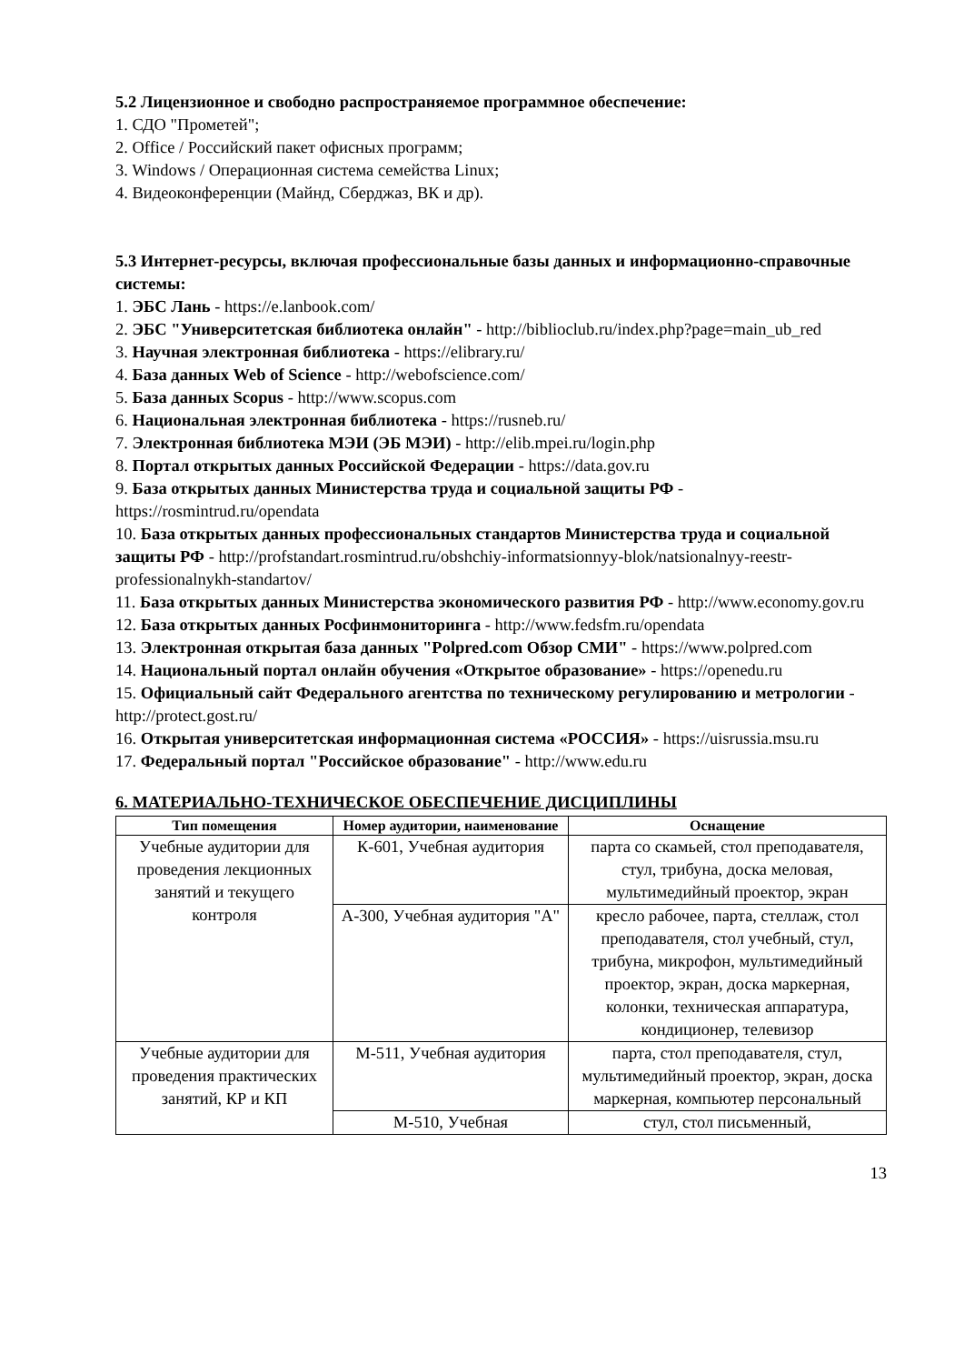5.2 Лицензионное и свободно распространяемое программное обеспечение:
1. СДО "Прометей";
2. Office / Российский пакет офисных программ;
3. Windows / Операционная система семейства Linux;
4. Видеоконференции (Майнд, Сберджаз, ВК и др).
5.3 Интернет-ресурсы, включая профессиональные базы данных и информационно-справочные системы:
1. ЭБС Лань - https://e.lanbook.com/
2. ЭБС "Университетская библиотека онлайн" - http://biblioclub.ru/index.php?page=main_ub_red
3. Научная электронная библиотека - https://elibrary.ru/
4. База данных Web of Science - http://webofscience.com/
5. База данных Scopus - http://www.scopus.com
6. Национальная электронная библиотека - https://rusneb.ru/
7. Электронная библиотека МЭИ (ЭБ МЭИ) - http://elib.mpei.ru/login.php
8. Портал открытых данных Российской Федерации - https://data.gov.ru
9. База открытых данных Министерства труда и социальной защиты РФ - https://rosmintrud.ru/opendata
10. База открытых данных профессиональных стандартов Министерства труда и социальной защиты РФ - http://profstandart.rosmintrud.ru/obshchiy-informatsionnyy-blok/natsionalnyy-reestr-professionalnykh-standartov/
11. База открытых данных Министерства экономического развития РФ - http://www.economy.gov.ru
12. База открытых данных Росфинмониторинга - http://www.fedsfm.ru/opendata
13. Электронная открытая база данных "Polpred.com Обзор СМИ" - https://www.polpred.com
14. Национальный портал онлайн обучения «Открытое образование» - https://openedu.ru
15. Официальный сайт Федерального агентства по техническому регулированию и метрологии - http://protect.gost.ru/
16. Открытая университетская информационная система «РОССИЯ» - https://uisrussia.msu.ru
17. Федеральный портал "Российское образование" - http://www.edu.ru
6. МАТЕРИАЛЬНО-ТЕХНИЧЕСКОЕ ОБЕСПЕЧЕНИЕ ДИСЦИПЛИНЫ
| Тип помещения | Номер аудитории, наименование | Оснащение |
| --- | --- | --- |
| Учебные аудитории для проведения лекционных занятий и текущего контроля | К-601, Учебная аудитория | парта со скамьей, стол преподавателя, стул, трибуна, доска меловая, мультимедийный проектор, экран |
| | А-300, Учебная аудитория "А" | кресло рабочее, парта, стеллаж, стол преподавателя, стол учебный, стул, трибуна, микрофон, мультимедийный проектор, экран, доска маркерная, колонки, техническая аппаратура, кондиционер, телевизор |
| Учебные аудитории для проведения практических занятий, КР и КП | М-511, Учебная аудитория | парта, стол преподавателя, стул, мультимедийный проектор, экран, доска маркерная, компьютер персональный |
| | М-510, Учебная | стул, стол письменный, |
13